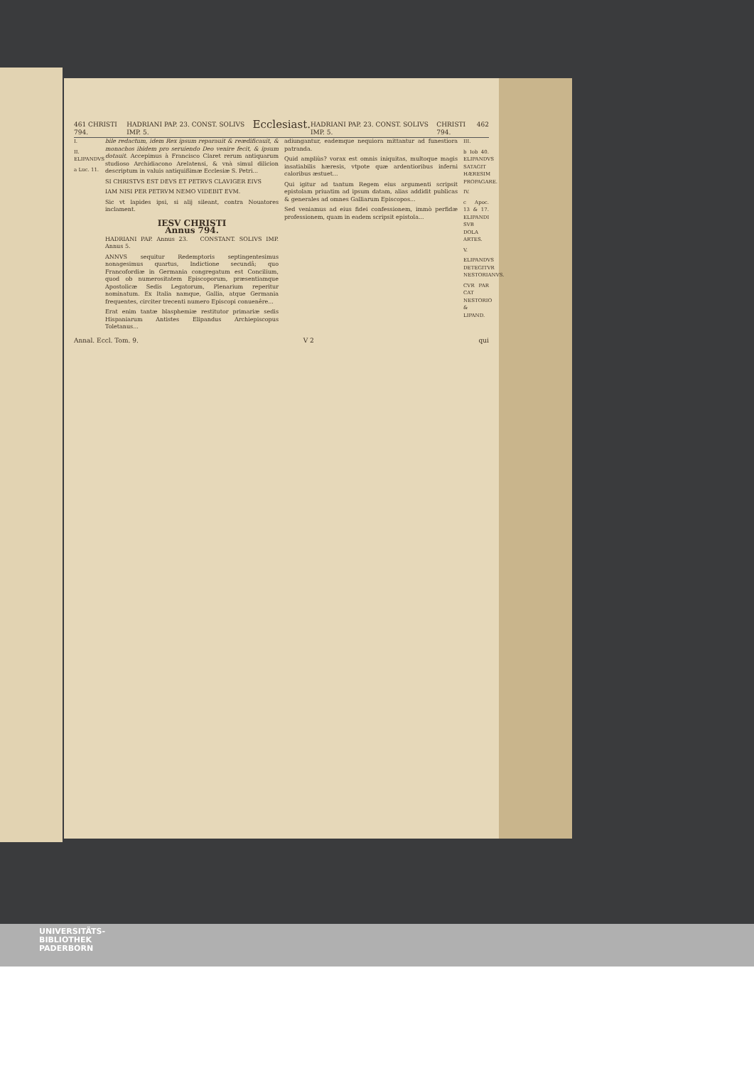461 CHRISTI 794. HADRIANI PAP. 23. CONST. SOLIVS IMP. 5. Ecclesiast. HADRIANI PAP. 23. CONST. SOLIVS IMP. 5. CHRISTI 794. 462
I.
II. ELIPANDVS
a Luc. 11.
bile redactum, idem Rex ipsum reparauit & reædificauit, & monachos ibidem pro seruiendo Deo venire fecit, & ipsum dotauit. Accepimus à Francisco Claret rerum antiquarum studioso Archidiacono Arelatensi, & vnà simul dilicion descriptum in valuis antiquißimæ Ecclesiæ S. Petri...
SI CHRISTVS EST DEVS ET PETRVS CLAVIGER EIVS
IAM NISI PER PETRVM NEMO VIDEBIT EVM.
Sic vt lapides ipsi, si alij sileant, contra Nouatores inclament.
IESV CHRISTI
Annus 794.
HADRIANI PAP. Annus 23. CONSTANT. SOLIVS IMP. Annus 5.
ANNVS sequitur Redemptoris septingentesimus nonagesimus quartus, Indictione secundâ; quo Francofordiæ in Germania congregatum est Concilium, quod ob numerositatem Episcoporum, præsentiamque Apostolicæ Sedis Legatorum, Plenarium reperitur nominatum. Ex Italia namque, Gallia, atque Germania frequentes, circiter trecenti numero Episcopi conuenêre...
Erat enim tantæ blasphemiæ restitutor primariæ sedis Hispaniarum Antistes Elipandus Archiepiscopus Toletanus...
adiungantur, eademque nequiora mittantur ad funestiora patranda.
Quid ampliùs? vorax est omnis iniquitas, multoque magis insatiabilis hæresis, vtpote quæ ardentioribus inferni caloribus æstuet...
Qui igitur ad tantum Regem eius argumenti scripsit epistolam priuatim ad ipsum datam, alias addidit publicas & generales ad omnes Galliarum Episcopos...
Sed veniamus ad eius fidei confessionem, immò perfidæ professionem, quam in eadem scripsit epistola...
III.
b Iob 40. ELIPANDVS SATAGIT HÆRESIM PROPAGARE.
IV.
c Apoc. 13 & 17. ELIPANDI SVB DOLA ARTES.
V.
ELIPANDVS DETEGITVR NESTORIANVS.
CVR PAR CAT NESTORIO & LIPAND.
Annal. Eccl. Tom. 9. V 2 qui
UNIVERSITÄTS-
BIBLIOTHEK
PADERBORN